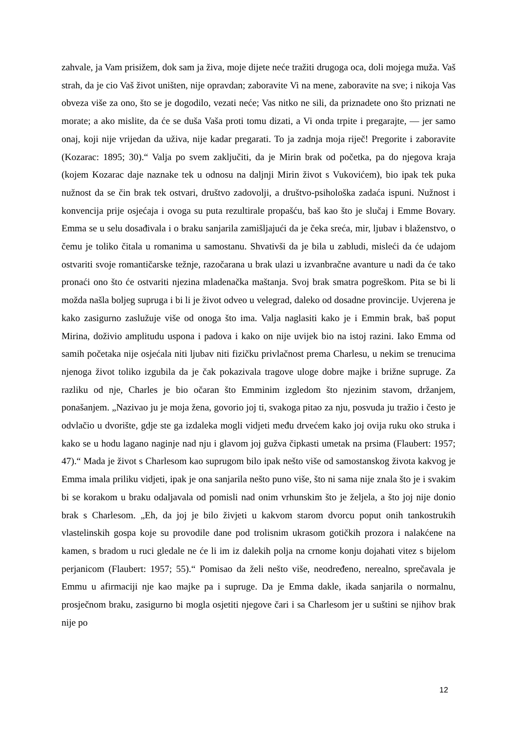zahvale, ja Vam prisižem, dok sam ja živa, moje dijete neće tražiti drugoga oca, doli mojega muža. Vaš strah, da je cio Vaš život uništen, nije opravdan; zaboravite Vi na mene, zaboravite na sve; i nikoja Vas obveza više za ono, što se je dogodilo, vezati neće; Vas nitko ne sili, da priznadete ono što priznati ne morate; a ako mislite, da će se duša Vaša proti tomu dizati, a Vi onda trpite i pregarajte, — jer samo onaj, koji nije vrijedan da uživa, nije kadar pregarati. To ja zadnja moja riječ! Pregorite i zaboravite (Kozarac: 1895; 30).“ Valja po svem zaključiti, da je Mirin brak od početka, pa do njegova kraja (kojem Kozarac daje naznake tek u odnosu na daljnji Mirin život s Vukovićem), bio ipak tek puka nužnost da se čin brak tek ostvari, društvo zadovolji, a društvo-psihološka zadaća ispuni. Nužnost i konvencija prije osjećaja i ovoga su puta rezultirale propašću, baš kao što je slučaj i Emme Bovary. Emma se u selu dosađivala i o braku sanjarila zamišljajući da je čeka sreća, mir, ljubav i blaženstvo, o čemu je toliko čitala u romanima u samostanu. Shvativši da je bila u zabludi, misleći da će udajom ostvariti svoje romantičarske težnje, razočarana u brak ulazi u izvanbračne avanture u nadi da će tako pronaći ono što će ostvariti njezina mladenačka maštanja. Svoj brak smatra pogreškom. Pita se bi li možda našla boljeg supruga i bi li je život odveo u velegrad, daleko od dosadne provincije. Uvjerena je kako zasigurno zaslužuje više od onoga što ima. Valja naglasiti kako je i Emmin brak, baš poput Mirina, doživio amplitudu uspona i padova i kako on nije uvijek bio na istoj razini. Iako Emma od samih početaka nije osjećala niti ljubav niti fizičku privlačnost prema Charlesu, u nekim se trenucima njenoga život toliko izgubila da je čak pokazivala tragove uloge dobre majke i brižne supruge. Za razliku od nje, Charles je bio očaran što Emminim izgledom što njezinim stavom, držanjem, ponašanjem. „Nazivao ju je moja žena, govorio joj ti, svakoga pitao za nju, posvuda ju tražio i često je odvlačio u dvorište, gdje ste ga izdaleka mogli vidjeti među drvećem kako joj ovija ruku oko struka i kako se u hodu lagano naginje nad nju i glavom joj gužva čipkasti umetak na prsima (Flaubert: 1957; 47).“ Mada je život s Charlesom kao suprugom bilo ipak nešto više od samostanskog života kakvog je Emma imala priliku vidjeti, ipak je ona sanjarila nešto puno više, što ni sama nije znala što je i svakim bi se korakom u braku odaljavala od pomisli nad onim vrhunskim što je željela, a što joj nije donio brak s Charlesom. „Eh, da joj je bilo živjeti u kakvom starom dvorcu poput onih tankostrukih vlastelinskih gospa koje su provodile dane pod trolisnim ukrasom gotičkih prozora i nalakćene na kamen, s bradom u ruci gledale ne će li im iz dalekih polja na crnome konju dojahati vitez s bijelom perjanicom (Flaubert: 1957; 55).“ Pomisao da želi nešto više, neodređeno, nerealno, sprečavala je Emmu u afirmaciji nje kao majke pa i supruge. Da je Emma dakle, ikada sanjarila o normalnu, prosječnom braku, zasigurno bi mogla osjetiti njegove čari i sa Charlesom jer u suštini se njihov brak nije po
12